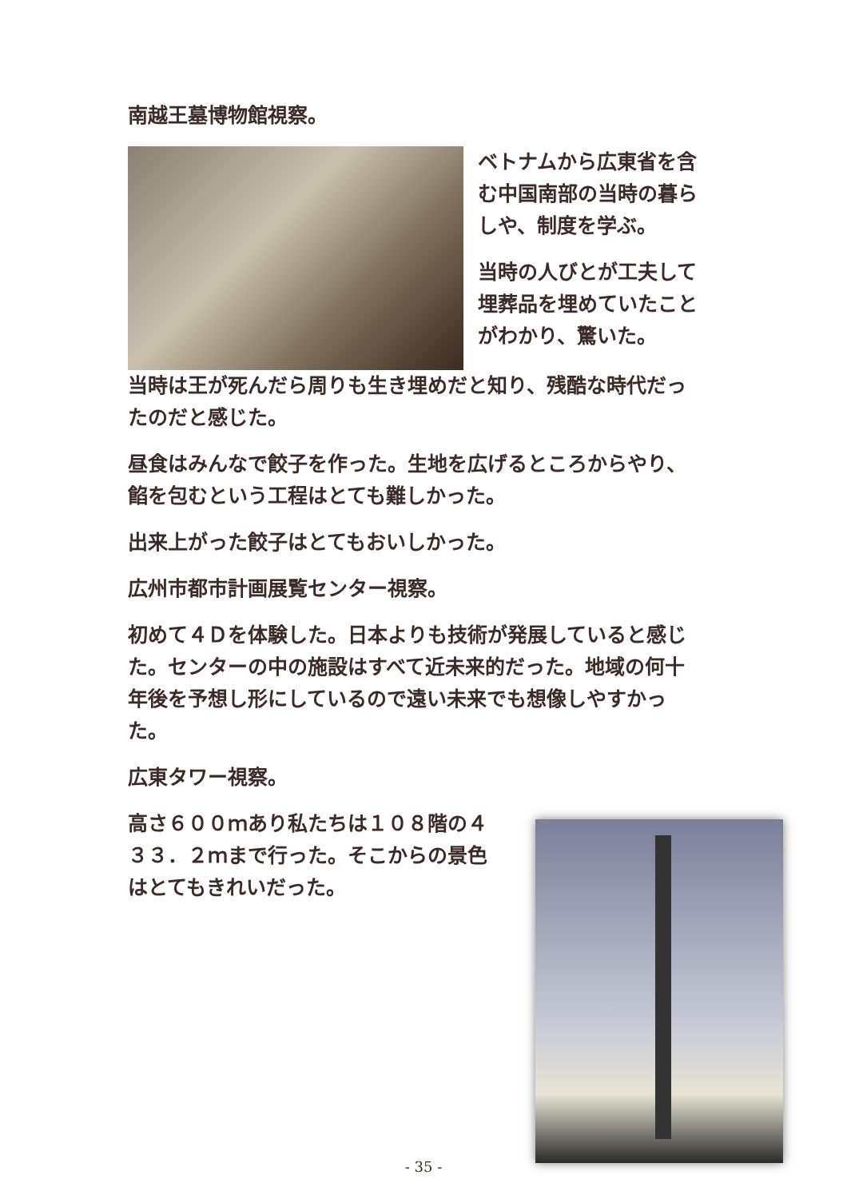南越王墓博物館視察。
ベトナムから広東省を含む中国南部の当時の暮らしや、制度を学ぶ。
当時の人びとが工夫して埋葬品を埋めていたことがわかり、驚いた。
当時は王が死んだら周りも生き埋めだと知り、残酷な時代だったのだと感じた。
昼食はみんなで餃子を作った。生地を広げるところからやり、餡を包むという工程はとても難しかった。
出来上がった餃子はとてもおいしかった。
広州市都市計画展覧センター視察。
初めて４Ｄを体験した。日本よりも技術が発展していると感じた。センターの中の施設はすべて近未来的だった。地域の何十年後を予想し形にしているので遠い未来でも想像しやすかった。
広東タワー視察。
高さ６００ｍあり私たちは１０８階の４３３．２ｍまで行った。そこからの景色はとてもきれいだった。
- 35 -